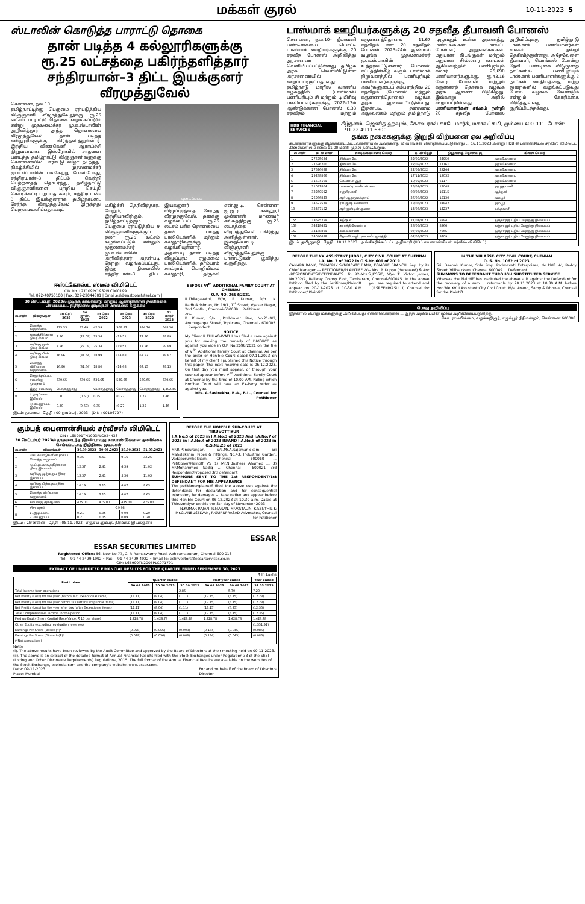மக்கள் குரல் 10-11-2023 5
ஸ்டாலின் கொடுத்த பாராட்டு தொகை
தான் படித்த 4 கல்லூரிகளுக்கு
ரூ.25 லட்சத்தை பகிர்ந்தளித்தார்
சந்திரயான்–3 திட்ட இயக்குனர் வீரமுத்துவேல்
சென்னை, நவ.10
தமிழ்நாட்டிற்கு பெருமை ஏற்படுத்திய விஞ்ஞானி வீரமுத்துவேலுக்கு ரூ.25 லட்சம் பாராட்டு தொகை வழங்கப்படும் என்று முதலமைச்சர் மு.க.ஸ்டாலின் அறிவித்தார். அந்த தொகையை வீரமுத்துவேல் தான் படித்த கல்லூரிகளுக்கு பகிர்ந்தளித்துள்ளார். இந்திய விண்வெளி ஆராய்ச்சி நிறுவனமான இஸ்ரோவில் சாதனை படைத்த தமிழ்நாட்டு விஞ்ஞானிகளுக்கு சென்னையில் பாராட்டு விழா நடந்தது. நிகழ்ச்சியில் முதலமைச்சர் மு.க.ஸ்டாலின் பங்கேற்று பேசும்போது, சந்திரயான்–3 திட்டம் வெற்றி பெற்றதைத் தொடர்ந்து, தமிழ்நாட்டு விஞ்ஞானிகளை பற்றிய செய்தி கொடிக்கட்டி பறப்பதாகவும், சந்திரயான்–3 திட்ட இயக்குனராக தமிழ்நாட்டை சேர்ந்த வீரமுத்துவேல் இருந்தது பெருமையளிப்பதாகவும்
புகைப்படம்
மகிழ்ச்சி தெரிவித்தார். மேலும், இந்தியாவிற்கும், தமிழ்நாட்டிற்கும் பெருமை ஏற்படுத்திய 9 விஞ்ஞானிகளுக்கும் தலா ரூ.25 லட்சம் வழங்கப்படும் என்றும் முதலமைச்சர் மு.க.ஸ்டாலின் அறிவித்தார். அதன்படி நேற்று வழங்கப்பட்டது. இந்த நிலையில் சந்திரயான்–3 திட்ட இயக்குனர் விழுப்புரத்தை சேர்ந்த வீரமுத்துவேல், தனக்கு வழங்கப்பட்ட ரூ.25 லட்சம் பரிசு தொகையை தான் படித்த பாலிடெக்னிக் மற்றும் கல்லூரிகளுக்கு வழங்கியுள்ளார். அதன்படி தான் படித்த விழுப்புரம் ஏழுமலை பாலிடெக்னிக், தாம்பரம் சாய்ராம் பொறியியல் கல்லூரி, திருச்சி என்.ஐ.டி., சென்னை ஐ.ஐ.டி. கல்லூரி முன்னாள் மாணவர் சங்கத்திற்கு ரூ.25 லட்சத்தை வீரமுத்துவேல் பகிர்ந்து அளித்துள்ளார். இதையொட்டி விஞ்ஞானி வீரமுத்துவேலுக்கு பாராட்டுகள் குவிந்து வருகிறது.
ஈஸ்ட்கோஸ்ட் ஸ்டீல் லிமிடெட்
CIN No. L27109PY1982PLC000199
Tel: 022-40750100 | Fax: 022-22044801 | Email:esl@eastcoaststeel.com |
30 செப்டம்பர், 2023ல் முடிந்த காலாண்டு மற்றும் ஆண்டுக்கான தணிக்கை செய்யப்பட்ட நிதிநிலை முடிவுகள் அறிக்கை சுருக்கம்
| வ.எண் | விவரங்கள் | 30 செப். 2023 | 30 ஜுன். 2023 | 30 செப். 2022 | 30 செப். 2023 | 30 செப். 2022 | 31 மார்ச் 2023 |
| --- | --- | --- | --- | --- | --- | --- | --- |
| 1 | மொத்த வருமானம் | 275.33 | 33.49 | 42.59 | 308.82 | 334.76 | 648.56 |
| 2 | காலத்திற்கான நிகர லாபம் | 7.56 | (27.08) | 25.34 | (19.51) | 77.56 | 99.89 |
| 3 | வரிக்கு முன் நிகர லாபம் | 7.56 | (27.08) | 25.34 | (19.51) | 77.56 | 99.89 |
| 4 | வரிக்கு பின் நிகர லாபம் | 16.96 | (31.64) | 18.99 | (14.68) | 67.52 | 78.87 |
| 5 | மொத்த விரிவான வருமானம் | 16.96 | (31.64) | 18.80 | (14.68) | 67.15 | 79.13 |
| 6 | செலுத்தப்பட்ட சமபங்கு மூலதனம் | 539.65 | 539.65 | 539.65 | 539.65 | 539.65 | 539.65 |
| 7 | இதர சமபங்கு | பொருந்தாது | - | பொருந்தாது | பொருந்தாது | பொருந்தாது | 1,402.45 |
| 8 | i) அடிப்படை இபிஎஸ் | 0.30 | (0.60) | 0.35 | (0.27) | 1.25 | 1.46 |
| | ii) டைலூட்டட் இபிஎஸ் | 0.30 | (0.60) | 0.35 | (0.27) | 1.25 | 1.46 |
இடம்: மும்பை தேதி : 09 நவம்பர், 2023 (DIN : 00106727)
BEFORE VI<sup>th</sup> ADDITIONAL FAMILY COURT AT CHENNAI
O.P. NO. 2698/2021
R.Thilagavathi, W/o, P. Kumar, D/o. K. Radhakrishnan, No.19/1, 1<sup>st</sup> Street, Vyasar Nagar, 2nd Santhu, Chennai-600039 ...Petitioner
-vs-
P. Kumar, S/o. J.Prabhakar Rao, No.21-9/2, Arumugappa Street, Triplicane, Chennai - 600005. ...Respondent
NOTICE
My Client R.THILAGAVATHI has filed a case against you for seeking the remedy of DIVORCE as against you vide in O.P. No.2698/2021 on the file of VI<sup>th</sup> Additional Family Court at Chennai. As per the order of Hon'ble Court dated 07.11.2023 on behalf of my client I published this Notice through this paper. The next hearing date is 06.12.2023. On that day you must appear, or through your counsel appear before VI<sup>th</sup> Additional Family Court at Chennai by the time of 10.00 AM. Failing which Hon'ble Court will pass an Ex-Party order as against you.
M/s. A.Sasirekha, B.A., B.L., Counsel for Petitioner
கும்பத் பைனான்சியல் சர்வீசஸ் லிமிடெட்
CIN : L65991TN1993PLC024433
30 செப்டம்பர் 2023ல் முடிவடைந்த இரண்டாவது காலாண்டுக்கான தணிக்கை செய்யப்படாத நிதிநிலை முடிவுகள்
| வ.எண் | விவரங்கள் | 30.09.2023 | 30.06.2023 | 30.09.2022 | 31.03.2023 |
| --- | --- | --- | --- | --- | --- |
| 1 | செயல்பாடுகளின் மூலம் மொத்த வருவாய் | 9.35 | 6.61 | 9.16 | 33.25 |
| 2 | நடப்புக் காலத்திற்கான நிகர இலாபம் | 12.37 | 2.41 | 4.39 | 11.02 |
| 3 | வரிக்கு முந்தைய நிகர இலாபம் | 12.37 | 2.41 | 4.39 | 11.02 |
| 4 | வரிக்கு பிந்தைய நிகர இலாபம் | 10.19 | 2.15 | 4.07 | 9.63 |
| 5 | மொத்த விரிவான வருமானம் | 10.19 | 2.15 | 4.07 | 9.63 |
| 6 | சமபங்கு மூலதனம் | 475.00 | 475.00 | 475.00 | 475.00 |
| 7 | சிசர்வுகள் | -19.98 | | | |
| 8 | 1. அடிப்படை 2. டைலூட்டட் | 0.21 0.21 | 0.05 0.05 | 0.09 0.09 | 0.20 0.20 |
இடம் : சென்னை தேதி : 08.11.2023 சஞ்சய் கும்பத், நிர்வாக இயக்குனர்
BEFORE THE HON'BLE SUB-COURT AT TIRUVOTTIYUR
I.A.No.5 of 2023 in I.A.No.3 of 2023 And I.A.No.7 of 2023 in I.A.No.4 of 2023 IN/AND I.A.No.6 of 2023 in O.S.No.23 of 2023
Mr.R.Pandurangan, S/o.Mr.A.Rajamanickam, Sri Mahalakshmi Pipes & Fittings, No.43, Industrial Garden, Vadaperumbakkam, Chennai - 600060 ... Petitioner/Plaintiff VS 1) Mr.N.Basheer Ahamed ... 3) Mr.Mohammed Sadiq ... Chennai – 600021 3rd Respondent/Proposed 3rd defendant
SUMMONS SENT TO THE 1st RESPONDENT/1st DEFENDANT FOR HIS APPEARANCE
The petitioner/plaintiff filed the above suit against the defendants for declaration and for consequential injunction, for damages ... take notice and appear before this Hon'ble Court on 06.12.2023 at 10.30 a.m. Dated at Thiruvottiyur on this the 8th day of November 2023
N.KUMAR RAJAN, R.MARAN, Mr.V.STALIN, K.SENTHIL & Mr.G.ANBUSELVAN, R.GURUPRASAD Advocates, Counsel for Petitioner
ESSAR
ESSAR SECURITIES LIMITED
Registered Office: 56, New No.77, C. P. Ramaswamy Road, Abhiramapuram, Chennai 600 018
Tel: +91 44 2499 1992 • Fax: +91 44 2499 4922 • Email Id: eslinvestors@essarservices.co.in
CIN: L65990TN2005PLC071791
EXTRACT OF UNAUDITED FINANCIAL RESULTS FOR THE QUARTER ENDED SEPTEMBER 30, 2023
₹ In Lakhs
| Particulars | Quarter ended | | | Half year ended | | Year ended |
| --- | --- | --- | --- | --- | --- | --- |
| | 30.09.2023 | 30.06.2023 | 30.09.2022 | 30.09.2023 | 30.09.2022 | 31.03.2023 |
| Total Income from operations | - | - | 2.85 | - | 5.70 | 7.20 |
| Net Profit / (Loss) for the year (before Tax, Exceptional items) | (11.11) | (8.04) | (1.11) | (19.15) | (6.45) | (12.28) |
| Net Profit / (Loss) for the year before tax (after Exceptional items) | (11.11) | (8.04) | (1.11) | (19.15) | (6.45) | (12.28) |
| Net Profit / (Loss) for the year after tax (after Exceptional items) | (11.11) | (8.04) | (1.11) | (19.15) | (6.45) | (12.35) |
| Total Comprehensive income for the period | (11.11) | (8.04) | (1.11) | (19.15) | (6.45) | (12.35) |
| Paid up Equity Share Capital (Face Value: ₹ 10 per share) | 1,428.78 | 1,428.78 | 1,428.78 | 1,428.78 | 1,428.78 | 1,428.78 |
| Other Equity (excluding revaluation reserves) | | | | | | (1,351.91) |
| Earnings Per Share (Basic) (₹)* | (0.078) | (0.056) | (0.008) | (0.134) | (0.045) | (0.086) |
| Earnings Per Share (Diluted) (₹)* | (0.078) | (0.056) | (0.008) | (0.134) | (0.045) | (0.086) |
| (*Not Annualised) | | | | | | |
Note:-
(i). The above results have been reviewed by the Audit Committee and approved by the Board of Directors at their meeting held on 09-11-2023.
(ii). The above is an extract of the detailed format of Annual Financial Results filed with the Stock Exchanges under Regulation 33 of the SEBI (Listing and Other Disclosure Requirements) Regulations, 2015. The full format of the Annual Financial Results are available on the websites of the Stock Exchange, bseindia.com and the company's website, www.essar.com.
Date: 09-11-2023
Place: Mumbai For and on behalf of the Board of Directors
Director
டாஸ்மாக் ஊழியர்களுக்கு 20 சதவீத தீபாவளி போனஸ்
சென்னை, நவ.10– தீபாவளி பண்டிகையை யொட்டி டாஸ்மாக் ஊழியர்களுக்கு 20 சதவீத போனஸ் அறிவித்து அரசாணை வெளியிடப்பட்டுள்ளது. தமிழக அரசு வெளியிட்டுள்ள அரசாணையில் கூறப்பட்டிருப்பதாவது: தமிழ்நாடு மாநில வாணிப கழகத்தில் (டாஸ்மாக்) பணிபுரியும் சி மற்றும் டி பிரிவு பணியாளர்களுக்கு, 2022–23ம் ஆண்டுக்கான போனஸ் 8.33 சதவீதம் மற்றும் கருணைத்தொகை 11.67 சதவீதம் என 20 சதவீதம் போனஸ் 2023–24ம் ஆண்டில் வழங்க முதலமைச்சர் மு.க.ஸ்டாலின் உத்தரவிட்டுள்ளார். போனஸ் சட்டத்தின்கீழ் வரும் டாஸ்மாக் நிறுவனத்தில் பணிபுரியும் பணியாளர்களுக்கு, அவர்களுடைய சம்பளத்தில் 20 சதவீதம் (போனஸ் மற்றும் கருணைத்தொகை) வழங்க அரசு ஆணையிட்டுள்ளது. இதன்படி, தலைமை அலுவலகம் மற்றும் தமிழ்நாடு முழுவதும் உள்ள அனைத்து மண்டலங்கள், மாவட்ட மேலாளர் அலுவலகங்கள், மதுபான கிடங்குகள் மற்றும் மதுபான சில்லரை கடைகள் ஆகியவற்றில் பணிபுரியும் சுமார் 25,690 பணியாளர்களுக்கு, ரூ.43.16 கோடி போனஸ் மற்றும் கருணைத் தொகை வழங்க அரசு ஆணை பிடுகிறது. இவ்வாறு அதில் கூறப்பட்டுள்ளது. பணியாளர்கள் சங்கம் நன்றி 20 சதவீத போனஸ் அறிவிப்புக்கு தமிழ்நாடு டாஸ்மாக் பணியாளர்கள் சங்கம் நன்றி தெரிவித்துள்ளது. அதேவேளை தீபாவளி, பொங்கல் போன்ற தேசிய பண்டிகை விடுமுறை நாட்களில் பணிபுரியும் டாஸ்மாக் பணியாளர்களுக்கு 2 நாட்கள் ஊதியத்தை, மற்ற துறைகளில் வழங்கப்படுவது போல வழங்க வேண்டும் என்றும் கோரிக்கை விடுத்துள்ளது குறிப்பிடத்தக்கது.
HDB FINANCIAL SERVICES கீழ்தளம், ஜெனித் ஹவுஸ், கேசவ ராவ் காடே மார்க், மகாலட்சுமி, மும்பை 400 001. போன்: +91 22 4911 6300
தங்க நகைகளுக்கு இறுதி விற்பனை ஏல அறிவிப்பு
கடன்தாரர்களுக்கு கீழ்க்கண்ட அட்டவணையில் அவர்களது விவரங்கள் கொடுக்கப்பட்டுள்ளது ... 16.11.2023 அன்று HDB பைனான்சியல் சர்வீஸ் லிமிடெட் கிளைகளில் காலை 11.00 மணி முதல் நடைபெறும்.
| வ.எண் | கடன் எண் | வாடிக்கையாளர் பெயர் | கடன் தேதி | நிலுவைத் தொகை ரூ. | கிளை பெயர் |
| --- | --- | --- | --- | --- | --- |
| 1 | 27575634 | திவ்யா கே | 22/09/2022 | 24950 | அரக்கோணம் |
| 2 | 27576260 | திவ்யா கே | 22/09/2022 | 17161 | அரக்கோணம் |
| 3 | 27576088 | திவ்யா கே | 22/09/2022 | 23244 | அரக்கோணம் |
| 4 | 29238866 | திவ்யா கே | 17/11/2022 | 13032 | அரக்கோணம் |
| 5 | 31504109 | வெண்டா ஆர் | 10/02/2023 | 6117 | அரக்கோணம் |
| 6 | 31081804 | பாலசுப்ரமணியன் என் | 25/01/2023 | 12048 | அரந்தாங்கி |
| 7 | 32259592 | ரஞ்சித் ரவி | 08/03/2023 | 19115 | ஆத்தூர் |
| 8 | 26936843 | ஆர் ஆறுமுகத்தாய் | 26/08/2022 | 15130 | அம்பூர் |
| 9 | 34527579 | ராஜேஷ் கண்ணா | 18/05/2023 | 24847 | அம்பூர் |
| 10 | 32437152 | ஆர் ஜஸ்டின் குமார் | 14/03/2023 | 14237 | வந்தவாசி |
| ... | ... | ... | ... | ... | ... |
| 155 | 33675259 | சதீஷ் எ | 21/04/2023 | 5994 | தஞ்சாவூர் புதிய பேருந்து நிலையம் |
| 156 | 34218421 | கார்த்திகேயன் எ | 28/05/2023 | 8366 | தஞ்சாவூர் புதிய பேருந்து நிலையம் |
| 157 | 34138869 | கலைவாணி | 07/05/2023 | 7065 | தஞ்சாவூர் புதிய பேருந்து நிலையம் |
| 158 | 34046688 | தேன்மொழி புண்ணியமூர்த்தி | 02/05/2023 | 9709 | தஞ்சாவூர் புதிய பேருந்து நிலையம் |
இடம்: தமிழ்நாடு தேதி : 10.11.2023 அங்கீகரிக்கப்பட்ட அதிகாரி (HDB பைனான்சியல் சர்வீஸ் லிமிடெட்)
BEFORE THE XX ASSISTANT JUDGE, CITY CIVIL COURT AT CHENNAI
I.A. No. 3 of 2022 in O.S.No.609 of 2019
CANARA BANK, FORMERLY SYNDICATE BANK, EGMORE BRANCH, Rep. by its Chief Manager --- PETITIONER/PLAINTIFF -Vs- Mrs. P. Kuppu (deceased) & Anr -RESPONDENTS/DEFENDANTS. To R2-Mrs.S.JESSIE, W/o T. Victor James, No.202/A, Railway Colony East, Tambaram, Chennai-600045. In the above Petition filed by the Petitioner/Plaintiff ... you are required to attend and appear on 20-11-2023 at 10-30 A.M. ... [P.SREENIVASULU] Counsel for Petitioner/ Plaintiff.
IN THE VIII ASST. CITY CIVIL COURT, CHENNAI
O. S. No. 1062 of 2023
Sri. Deepak Kumar, Sole Prop. Padmavati Enterprises, No.19/8 'A', Reddy Street, Villivakkam, Chennai 600049 ... Defendant
SUMMONS TO DEFENDANT THROUGH SUBSTITUTED SERVICE
Whereas the Plaintiff has instituted the above suit against the Defendant for the recovery of a sum ... returnable by 20.11.2023 at 10.30 A.M. before Hon'ble XVIII Assistant City Civil Court. M/s. Anand, Samy & Dhruva, Counsel for the Plaintiff
பொது அறிவிப்பு
இதனால் பொது மக்களுக்கு அறிவிப்பது என்னவென்றால் ... இந்த அறிவிப்பின் மூலம் அறிவிக்கப்படுகிறது.
கோ. ராமலிங்கம், வழக்கறிஞர், எழும்பூர் நீதிமன்றம், சென்னை 600008.